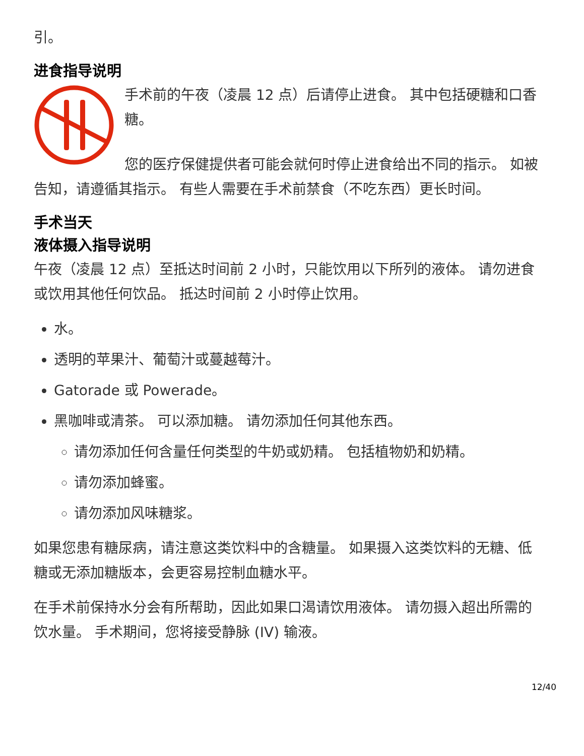引。
进食指导说明
手术前的午夜（凌晨 12 点）后请停止进食。 其中包括硬糖和口香糖。
您的医疗保健提供者可能会就何时停止进食给出不同的指示。 如被告知，请遵循其指示。 有些人需要在手术前禁食（不吃东西）更长时间。
手术当天
液体摄入指导说明
午夜（凌晨 12 点）至抵达时间前 2 小时，只能饮用以下所列的液体。 请勿进食或饮用其他任何饮品。 抵达时间前 2 小时停止饮用。
水。
透明的苹果汁、葡萄汁或蔓越莓汁。
Gatorade 或 Powerade。
黑咖啡或清茶。 可以添加糖。 请勿添加任何其他东西。
请勿添加任何含量任何类型的牛奶或奶精。 包括植物奶和奶精。
请勿添加蜂蜜。
请勿添加风味糖浆。
如果您患有糖尿病，请注意这类饮料中的含糖量。 如果摄入这类饮料的无糖、低糖或无添加糖版本，会更容易控制血糖水平。
在手术前保持水分会有所帮助，因此如果口渴请饮用液体。 请勿摄入超出所需的饮水量。 手术期间，您将接受静脉 (IV) 输液。
12/40